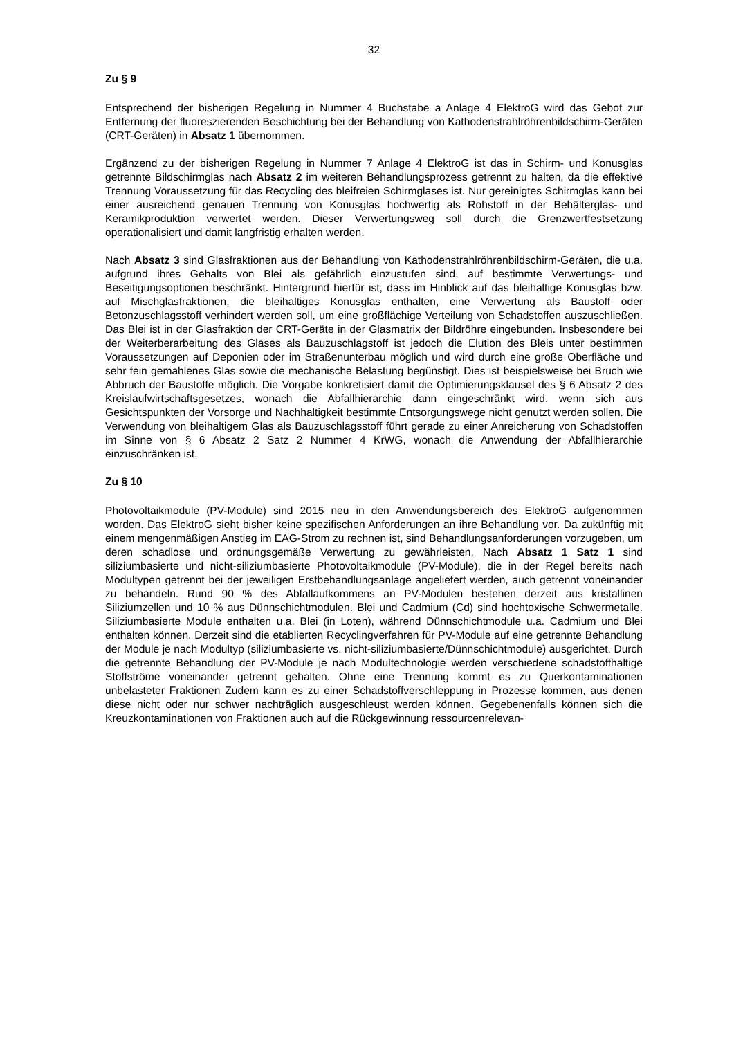32
Zu § 9
Entsprechend der bisherigen Regelung in Nummer 4 Buchstabe a Anlage 4 ElektroG wird das Gebot zur Entfernung der fluoreszierenden Beschichtung bei der Behandlung von Kathodenstrahlröhrenbildschirm-Geräten (CRT-Geräten) in Absatz 1 übernommen.
Ergänzend zu der bisherigen Regelung in Nummer 7 Anlage 4 ElektroG ist das in Schirm- und Konusglas getrennte Bildschirmglas nach Absatz 2 im weiteren Behandlungsprozess getrennt zu halten, da die effektive Trennung Voraussetzung für das Recycling des bleifreien Schirmglases ist. Nur gereinigtes Schirmglas kann bei einer ausreichend genauen Trennung von Konusglas hochwertig als Rohstoff in der Behälterglas- und Keramikproduktion verwertet werden. Dieser Verwertungsweg soll durch die Grenzwertfestsetzung operationalisiert und damit langfristig erhalten werden.
Nach Absatz 3 sind Glasfraktionen aus der Behandlung von Kathodenstrahlröhrenbildschirm-Geräten, die u.a. aufgrund ihres Gehalts von Blei als gefährlich einzustufen sind, auf bestimmte Verwertungs- und Beseitigungsoptionen beschränkt. Hintergrund hierfür ist, dass im Hinblick auf das bleihaltige Konusglas bzw. auf Mischglasfraktionen, die bleihaltiges Konusglas enthalten, eine Verwertung als Baustoff oder Betonzuschlagsstoff verhindert werden soll, um eine großflächige Verteilung von Schadstoffen auszuschließen. Das Blei ist in der Glasfraktion der CRT-Geräte in der Glasmatrix der Bildröhre eingebunden. Insbesondere bei der Weiterberarbeitung des Glases als Bauzuschlagstoff ist jedoch die Elution des Bleis unter bestimmen Voraussetzungen auf Deponien oder im Straßenunterbau möglich und wird durch eine große Oberfläche und sehr fein gemahlenes Glas sowie die mechanische Belastung begünstigt. Dies ist beispielsweise bei Bruch wie Abbruch der Baustoffe möglich. Die Vorgabe konkretisiert damit die Optimierungsklausel des § 6 Absatz 2 des Kreislaufwirtschaftsgesetzes, wonach die Abfallhierarchie dann eingeschränkt wird, wenn sich aus Gesichtspunkten der Vorsorge und Nachhaltigkeit bestimmte Entsorgungswege nicht genutzt werden sollen. Die Verwendung von bleihaltigem Glas als Bauzuschlagsstoff führt gerade zu einer Anreicherung von Schadstoffen im Sinne von § 6 Absatz 2 Satz 2 Nummer 4 KrWG, wonach die Anwendung der Abfallhierarchie einzuschränken ist.
Zu § 10
Photovoltaikmodule (PV-Module) sind 2015 neu in den Anwendungsbereich des ElektroG aufgenommen worden. Das ElektroG sieht bisher keine spezifischen Anforderungen an ihre Behandlung vor. Da zukünftig mit einem mengenmäßigen Anstieg im EAG-Strom zu rechnen ist, sind Behandlungsanforderungen vorzugeben, um deren schadlose und ordnungsgemäße Verwertung zu gewährleisten. Nach Absatz 1 Satz 1 sind siliziumbasierte und nicht-siliziumbasierte Photovoltaikmodule (PV-Module), die in der Regel bereits nach Modultypen getrennt bei der jeweiligen Erstbehandlungsanlage angeliefert werden, auch getrennt voneinander zu behandeln. Rund 90 % des Abfallaufkommens an PV-Modulen bestehen derzeit aus kristallinen Siliziumzellen und 10 % aus Dünnschichtmodulen. Blei und Cadmium (Cd) sind hochtoxische Schwermetalle. Siliziumbasierte Module enthalten u.a. Blei (in Loten), während Dünnschichtmodule u.a. Cadmium und Blei enthalten können. Derzeit sind die etablierten Recyclingverfahren für PV-Module auf eine getrennte Behandlung der Module je nach Modultyp (siliziumbasierte vs. nicht-siliziumbasierte/Dünnschichtmodule) ausgerichtet. Durch die getrennte Behandlung der PV-Module je nach Modultechnologie werden verschiedene schadstoffhaltige Stoffströme voneinander getrennt gehalten. Ohne eine Trennung kommt es zu Querkontaminationen unbelasteter Fraktionen Zudem kann es zu einer Schadstoffverschleppung in Prozesse kommen, aus denen diese nicht oder nur schwer nachträglich ausgeschleust werden können. Gegebenenfalls können sich die Kreuzkontaminationen von Fraktionen auch auf die Rückgewinnung ressourcenrelevan-